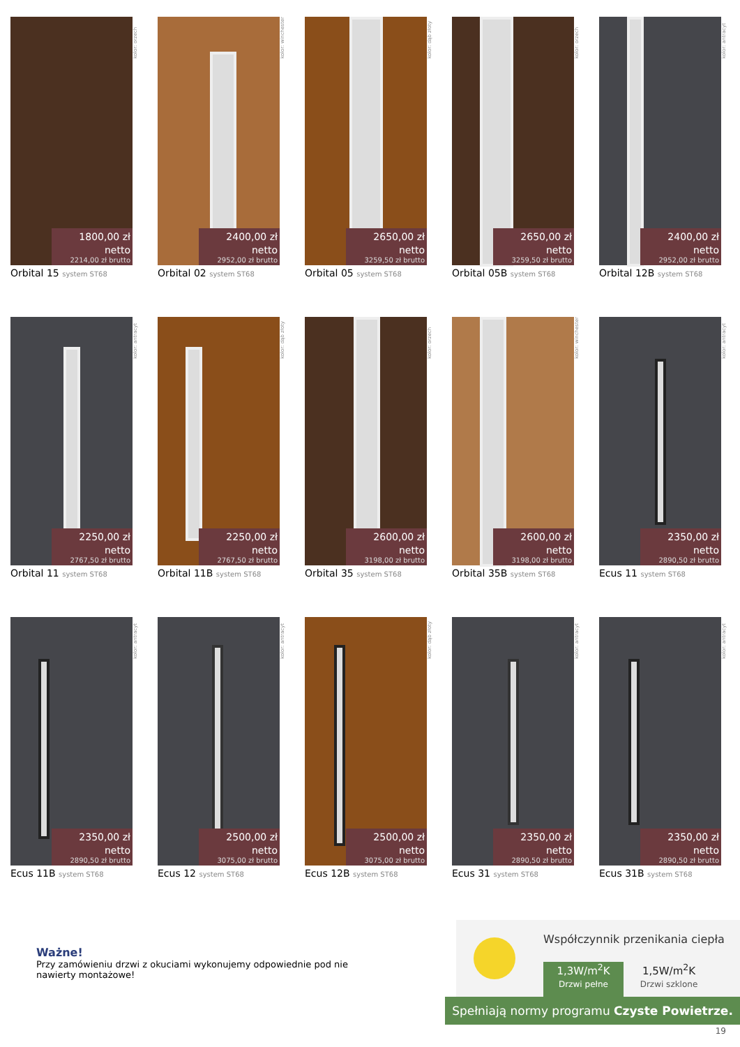1800,00 zł netto
2214,00 zł brutto
kolor: orzech
Orbital 15 system ST68
2400,00 zł netto
2952,00 zł brutto
kolor: winchester
Orbital 02 system ST68
2650,00 zł netto
3259,50 zł brutto
kolor: dąb złoty
Orbital 05 system ST68
2650,00 zł netto
3259,50 zł brutto
kolor: orzech
Orbital 05B system ST68
2400,00 zł netto
2952,00 zł brutto
kolor: antracyt
Orbital 12B system ST68
2250,00 zł netto
2767,50 zł brutto
kolor: antracyt
Orbital 11 system ST68
2250,00 zł netto
2767,50 zł brutto
kolor: dąb złoty
Orbital 11B system ST68
2600,00 zł netto
3198,00 zł brutto
kolor: orzech
Orbital 35 system ST68
2600,00 zł netto
3198,00 zł brutto
kolor: winchester
Orbital 35B system ST68
2350,00 zł netto
2890,50 zł brutto
kolor: antracyt
Ecus 11 system ST68
2350,00 zł netto
2890,50 zł brutto
kolor: antracyt
Ecus 11B system ST68
2500,00 zł netto
3075,00 zł brutto
kolor: antracyt
Ecus 12 system ST68
2500,00 zł netto
3075,00 zł brutto
kolor: dąb złoty
Ecus 12B system ST68
2350,00 zł netto
2890,50 zł brutto
kolor: antracyt
Ecus 31 system ST68
2350,00 zł netto
2890,50 zł brutto
kolor: antracyt
Ecus 31B system ST68
Ważne!
Przy zamówieniu drzwi z okuciami wykonujemy odpowiednie pod nie nawierty montażowe!
Współczynnik przenikania ciepła
1,3W/m<sup>2</sup>K
Drzwi pełne
1,5W/m<sup>2</sup>K
Drzwi szklone
Spełniają normy programu Czyste Powietrze.
19